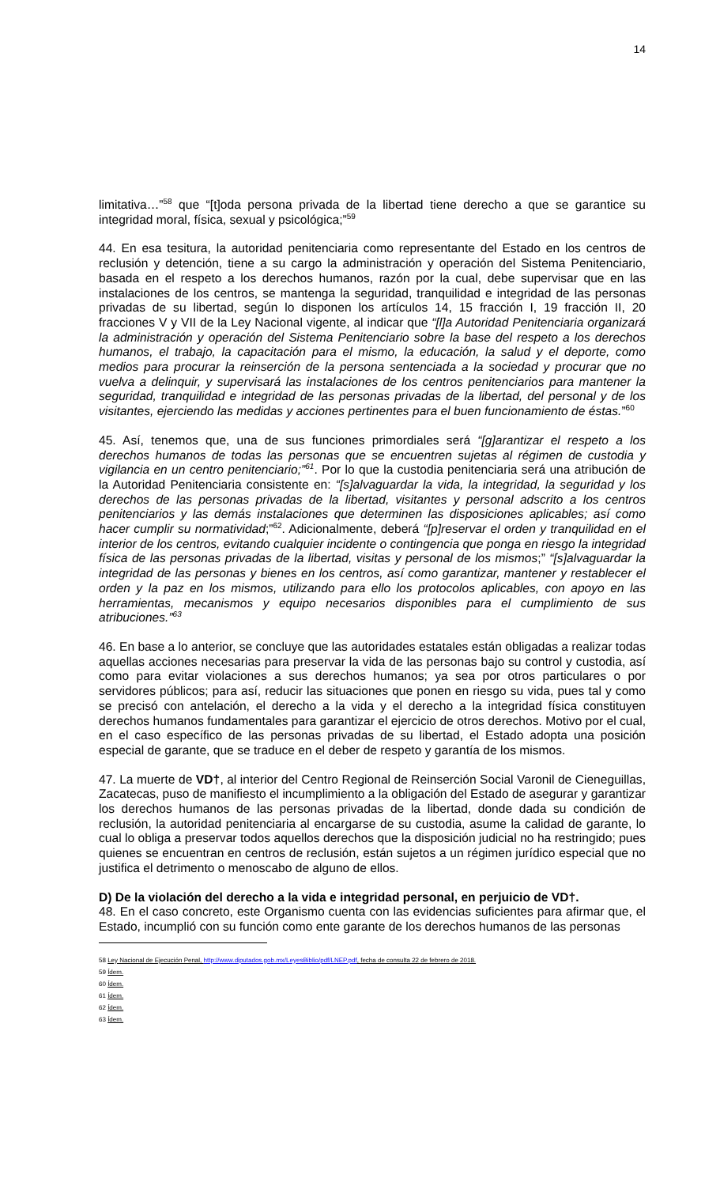14
limitativa…”<sup>58</sup> que “[t]oda persona privada de la libertad tiene derecho a que se garantice su integridad moral, física, sexual y psicológica;”<sup>59</sup>
44. En esa tesitura, la autoridad penitenciaria como representante del Estado en los centros de reclusión y detención, tiene a su cargo la administración y operación del Sistema Penitenciario, basada en el respeto a los derechos humanos, razón por la cual, debe supervisar que en las instalaciones de los centros, se mantenga la seguridad, tranquilidad e integridad de las personas privadas de su libertad, según lo disponen los artículos 14, 15 fracción I, 19 fracción II, 20 fracciones V y VII de la Ley Nacional vigente, al indicar que “[l]a Autoridad Penitenciaria organizará la administración y operación del Sistema Penitenciario sobre la base del respeto a los derechos humanos, el trabajo, la capacitación para el mismo, la educación, la salud y el deporte, como medios para procurar la reinserción de la persona sentenciada a la sociedad y procurar que no vuelva a delinquir, y supervisará las instalaciones de los centros penitenciarios para mantener la seguridad, tranquilidad e integridad de las personas privadas de la libertad, del personal y de los visitantes, ejerciendo las medidas y acciones pertinentes para el buen funcionamiento de éstas.”<sup>60</sup>
45. Así, tenemos que, una de sus funciones primordiales será “[g]arantizar el respeto a los derechos humanos de todas las personas que se encuentren sujetas al régimen de custodia y vigilancia en un centro penitenciario;”<sup>61</sup>. Por lo que la custodia penitenciaria será una atribución de la Autoridad Penitenciaria consistente en: “[s]alvaguardar la vida, la integridad, la seguridad y los derechos de las personas privadas de la libertad, visitantes y personal adscrito a los centros penitenciarios y las demás instalaciones que determinen las disposiciones aplicables; así como hacer cumplir su normatividad;”<sup>62</sup>. Adicionalmente, deberá “[p]reservar el orden y tranquilidad en el interior de los centros, evitando cualquier incidente o contingencia que ponga en riesgo la integridad física de las personas privadas de la libertad, visitas y personal de los mismos;” “[s]alvaguardar la integridad de las personas y bienes en los centros, así como garantizar, mantener y restablecer el orden y la paz en los mismos, utilizando para ello los protocolos aplicables, con apoyo en las herramientas, mecanismos y equipo necesarios disponibles para el cumplimiento de sus atribuciones.”<sup>63</sup>
46. En base a lo anterior, se concluye que las autoridades estatales están obligadas a realizar todas aquellas acciones necesarias para preservar la vida de las personas bajo su control y custodia, así como para evitar violaciones a sus derechos humanos; ya sea por otros particulares o por servidores públicos; para así, reducir las situaciones que ponen en riesgo su vida, pues tal y como se precisó con antelación, el derecho a la vida y el derecho a la integridad física constituyen derechos humanos fundamentales para garantizar el ejercicio de otros derechos. Motivo por el cual, en el caso específico de las personas privadas de su libertad, el Estado adopta una posición especial de garante, que se traduce en el deber de respeto y garantía de los mismos.
47. La muerte de VD†, al interior del Centro Regional de Reinserción Social Varonil de Cieneguillas, Zacatecas, puso de manifiesto el incumplimiento a la obligación del Estado de asegurar y garantizar los derechos humanos de las personas privadas de la libertad, donde dada su condición de reclusión, la autoridad penitenciaria al encargarse de su custodia, asume la calidad de garante, lo cual lo obliga a preservar todos aquellos derechos que la disposición judicial no ha restringido; pues quienes se encuentran en centros de reclusión, están sujetos a un régimen jurídico especial que no justifica el detrimento o menoscabo de alguno de ellos.
D) De la violación del derecho a la vida e integridad personal, en perjuicio de VD†.
48. En el caso concreto, este Organismo cuenta con las evidencias suficientes para afirmar que, el Estado, incumplió con su función como ente garante de los derechos humanos de las personas
58 Ley Nacional de Ejecución Penal, http://www.diputados.gob.mx/LeyesBiblio/pdf/LNEP.pdf, fecha de consulta 22 de febrero de 2018.
59 Ídem.
60 Ídem.
61 Ídem.
62 Ídem.
63 Ídem.